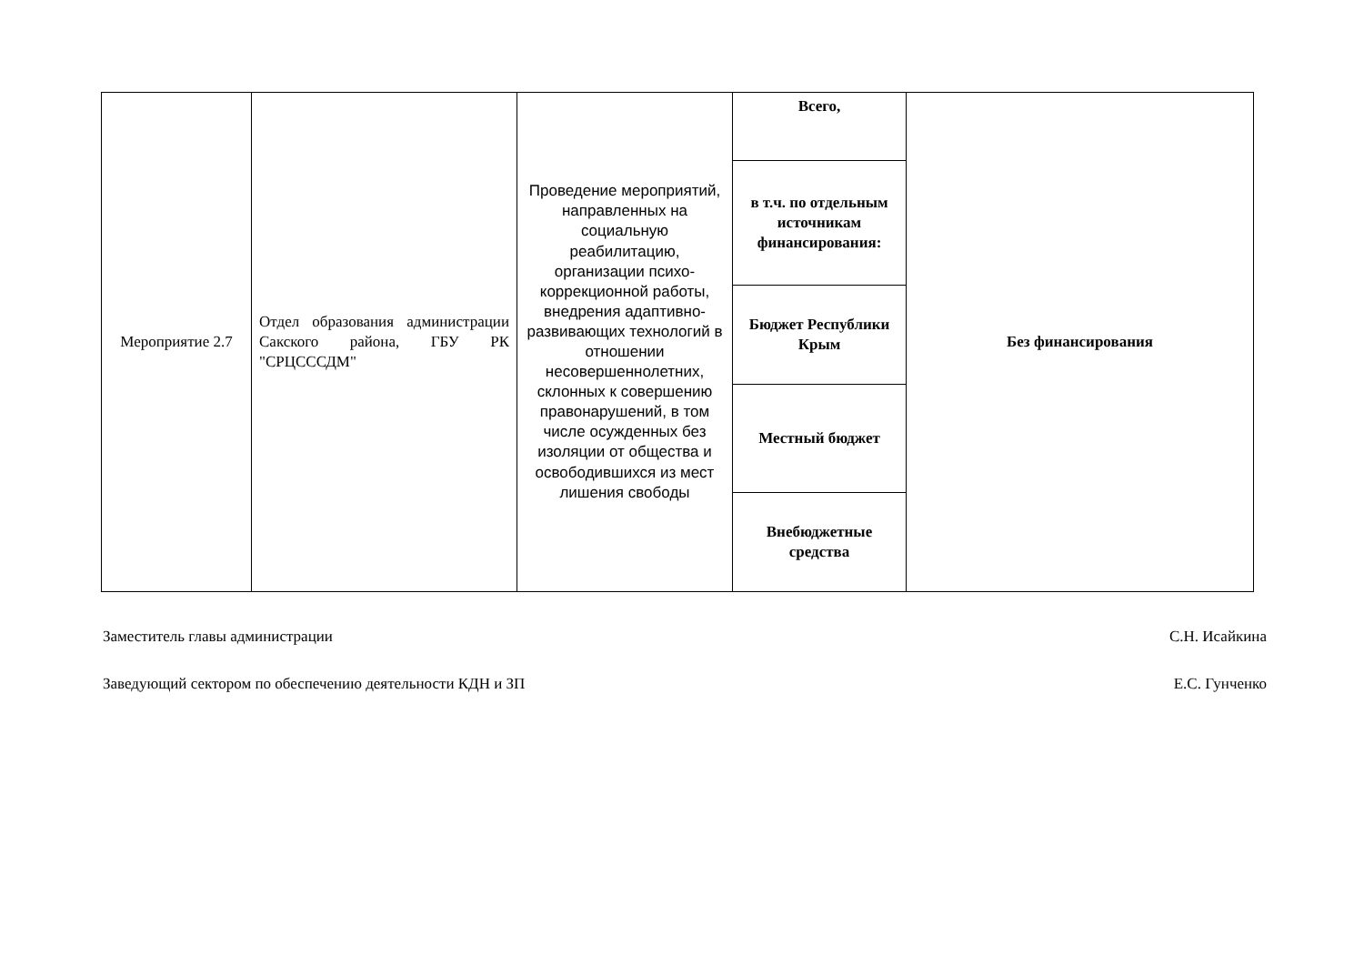| Мероприятие 2.7 | Отдел образования администрации Сакского района, ГБУ РК "СРЦСССДМ" | Проведение мероприятий, направленных на социальную реабилитацию, организации психо-коррекционной работы, внедрения адаптивно-развивающих технологий в отношении несовершеннолетних, склонных к совершению правонарушений, в том числе осужденных без изоляции от общества и освободившихся из мест лишения свободы | Всего, | Без финансирования |
| | | | в т.ч. по отдельным источникам финансирования: | |
| | | | Бюджет Республики Крым | |
| | | | Местный бюджет | |
| | | | Внебюджетные средства | |
Заместитель главы администрации С.Н. Исайкина
Заведующий сектором по обеспечению деятельности КДН и ЗП Е.С. Гунченко